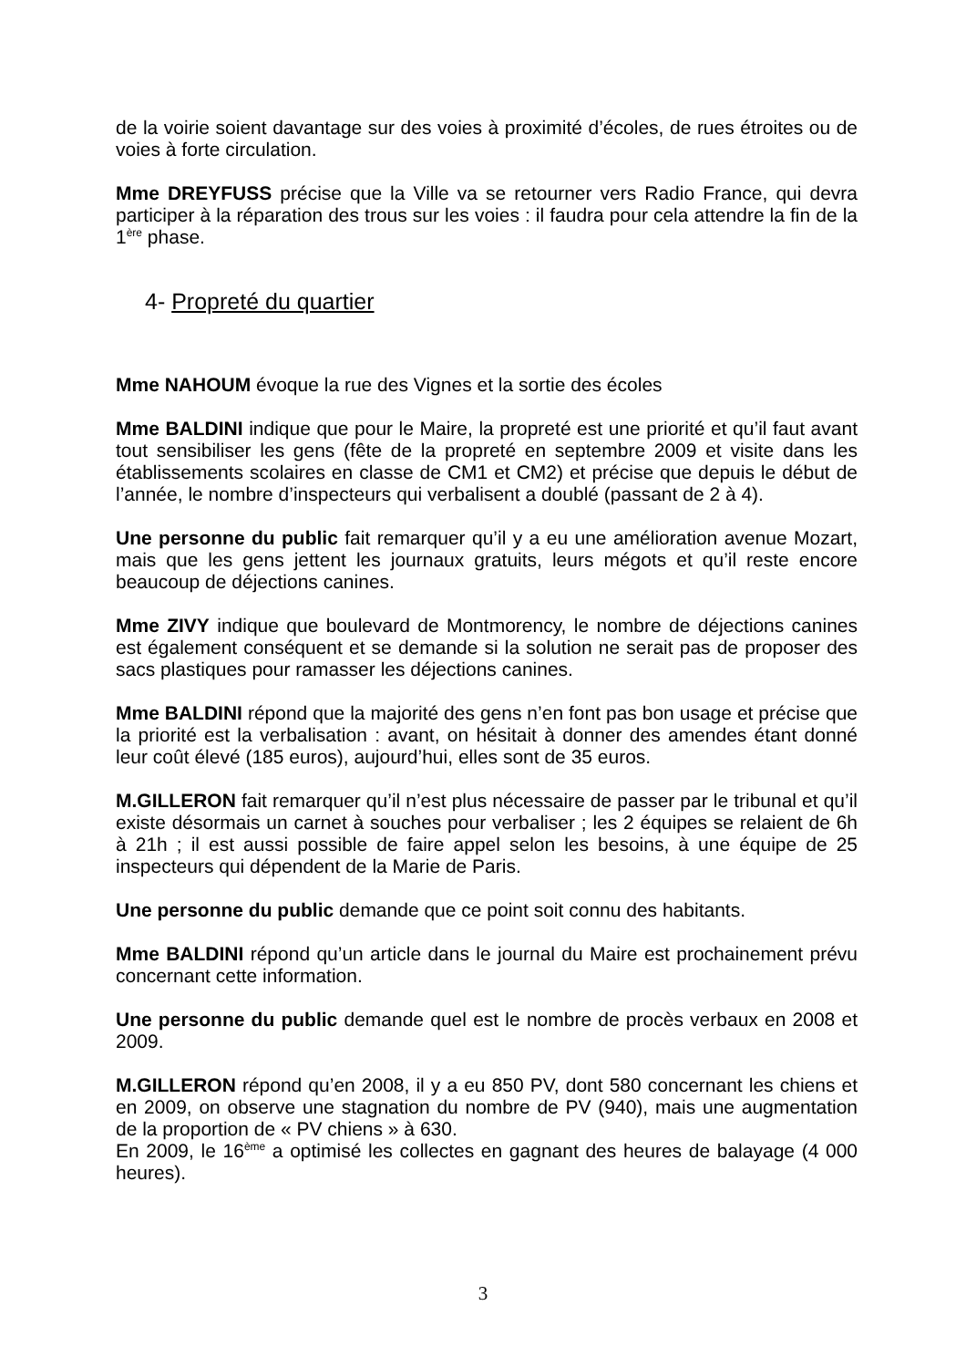de la voirie soient davantage sur des voies à proximité d’écoles, de rues étroites ou de voies à forte circulation.
Mme DREYFUSS précise que la Ville va se retourner vers Radio France, qui devra participer à la réparation des trous sur les voies : il faudra pour cela attendre la fin de la 1<sup>ère</sup> phase.
4- Propreté du quartier
Mme NAHOUM évoque la rue des Vignes et la sortie des écoles
Mme BALDINI indique que pour le Maire, la propreté est une priorité et qu’il faut avant tout sensibiliser les gens (fête de la propreté en septembre 2009 et visite dans les établissements scolaires en classe de CM1 et CM2) et précise que depuis le début de l’année, le nombre d’inspecteurs qui verbalisent a doublé (passant de 2 à 4).
Une personne du public fait remarquer qu’il y a eu une amélioration avenue Mozart, mais que les gens jettent les journaux gratuits, leurs mégots et qu’il reste encore beaucoup de déjections canines.
Mme ZIVY indique que boulevard de Montmorency, le nombre de déjections canines est également conséquent et se demande si la solution ne serait pas de proposer des sacs plastiques pour ramasser les déjections canines.
Mme BALDINI répond que la majorité des gens n’en font pas bon usage et précise que la priorité est la verbalisation : avant, on hésitait à donner des amendes étant donné leur coût élevé (185 euros), aujourd’hui, elles sont de 35 euros.
M.GILLERON fait remarquer qu’il n’est plus nécessaire de passer par le tribunal et qu’il existe désormais un carnet à souches pour verbaliser ; les 2 équipes se relaient de 6h à 21h ; il est aussi possible de faire appel selon les besoins, à une équipe de 25 inspecteurs qui dépendent de la Marie de Paris.
Une personne du public demande que ce point soit connu des habitants.
Mme BALDINI répond qu’un article dans le journal du Maire est prochainement prévu concernant cette information.
Une personne du public demande quel est le nombre de procès verbaux en 2008 et 2009.
M.GILLERON répond qu’en 2008, il y a eu 850 PV, dont 580 concernant les chiens et en 2009, on observe une stagnation du nombre de PV (940), mais une augmentation de la proportion de « PV chiens » à 630.
En 2009, le 16<sup>ème</sup> a optimisé les collectes en gagnant des heures de balayage (4 000 heures).
3